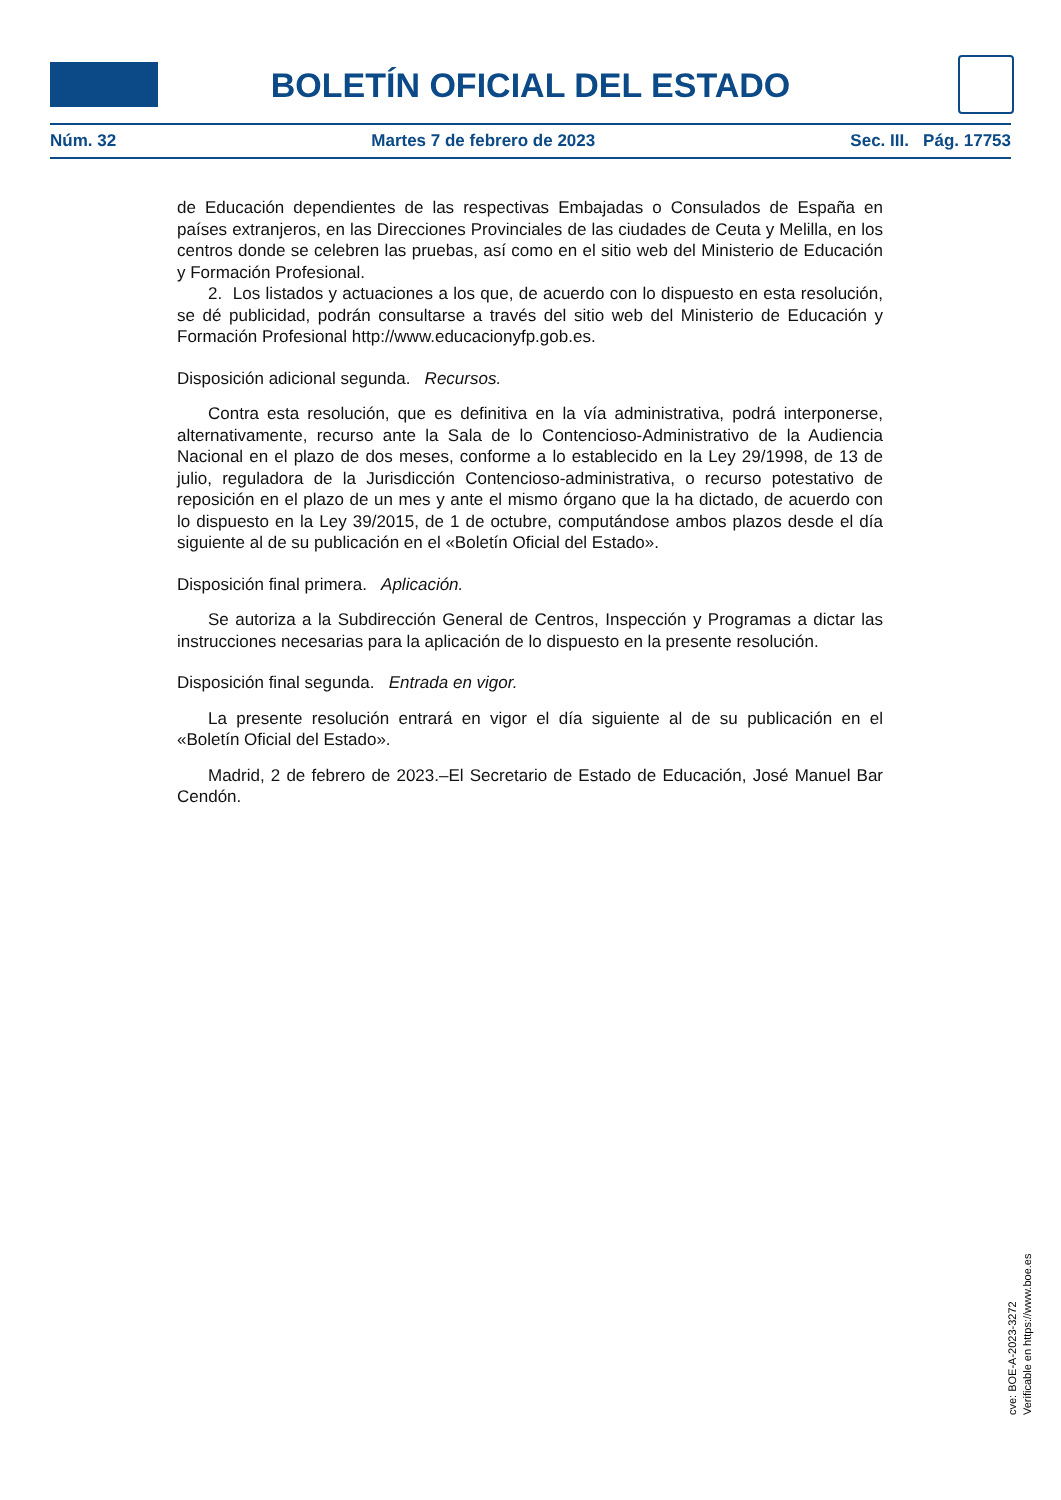BOLETÍN OFICIAL DEL ESTADO
Núm. 32 Martes 7 de febrero de 2023 Sec. III. Pág. 17753
de Educación dependientes de las respectivas Embajadas o Consulados de España en países extranjeros, en las Direcciones Provinciales de las ciudades de Ceuta y Melilla, en los centros donde se celebren las pruebas, así como en el sitio web del Ministerio de Educación y Formación Profesional.
2. Los listados y actuaciones a los que, de acuerdo con lo dispuesto en esta resolución, se dé publicidad, podrán consultarse a través del sitio web del Ministerio de Educación y Formación Profesional http://www.educacionyfp.gob.es.
Disposición adicional segunda. Recursos.
Contra esta resolución, que es definitiva en la vía administrativa, podrá interponerse, alternativamente, recurso ante la Sala de lo Contencioso-Administrativo de la Audiencia Nacional en el plazo de dos meses, conforme a lo establecido en la Ley 29/1998, de 13 de julio, reguladora de la Jurisdicción Contencioso-administrativa, o recurso potestativo de reposición en el plazo de un mes y ante el mismo órgano que la ha dictado, de acuerdo con lo dispuesto en la Ley 39/2015, de 1 de octubre, computándose ambos plazos desde el día siguiente al de su publicación en el «Boletín Oficial del Estado».
Disposición final primera. Aplicación.
Se autoriza a la Subdirección General de Centros, Inspección y Programas a dictar las instrucciones necesarias para la aplicación de lo dispuesto en la presente resolución.
Disposición final segunda. Entrada en vigor.
La presente resolución entrará en vigor el día siguiente al de su publicación en el «Boletín Oficial del Estado».
Madrid, 2 de febrero de 2023.–El Secretario de Estado de Educación, José Manuel Bar Cendón.
cve: BOE-A-2023-3272
Verificable en https://www.boe.es